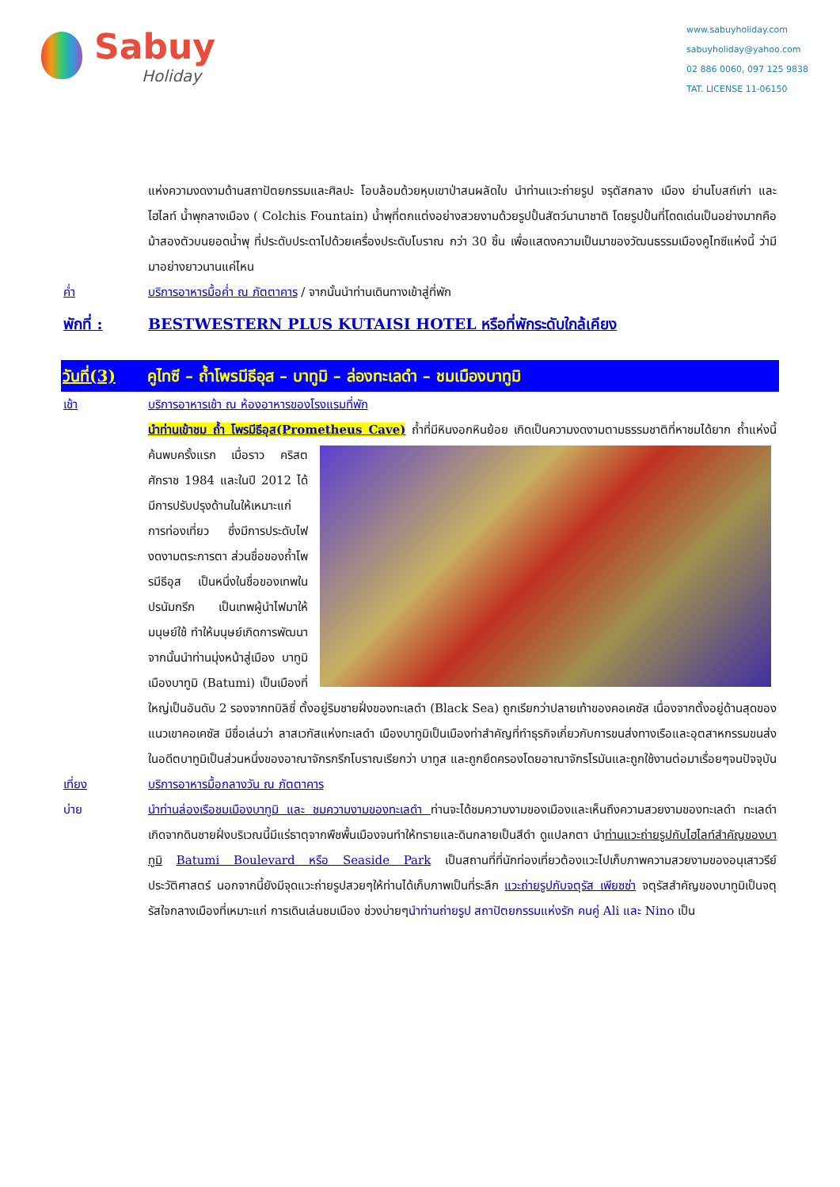Sabuy
Holiday
www.sabuyholiday.com
sabuyholiday@yahoo.com
02 886 0060, 097 125 9838
TAT. LICENSE 11-06150
แห่งความงดงามด้านสถาปัตยกรรมและศิลปะ โอบล้อมด้วยหุบเขาป่าสนผลัดใบ นำท่านแวะถ่ายรูป จรุตัสกลาง เมือง ย่านโบสถ์เก่า และ ไฮไลท์ น้ำพุกลางเมือง ( Colchis Fountain) น้ำพุที่ตกแต่งอย่างสวยงามด้วยรูปปั้นสัตว์นานาชาติ โดยรูปปั้นที่โดดเด่นเป็นอย่างมากคือม้าสองตัวบนยอดน้ำพุ ที่ประดับประดาไปด้วยเครื่องประดับโบราณ กว่า 30 ชิ้น เพื่อแสดงความเป็นมาของวัฒนธรรมเมืองคูไทซีแห่งนี้ ว่ามีมาอย่างยาวนานแค่ไหน
ค่ำ บริการอาหารมื้อค่ำ ณ ภัตตาคาร / จากนั้นนำท่านเดินทางเข้าสู่ที่พัก
พักที่ : BESTWESTERN PLUS KUTAISI HOTEL หรือที่พักระดับใกล้เคียง
วันที่(3)
คูไทซี – ถ้ำโพรมีธีอุส – บาทูมิ – ล่องทะเลดำ – ชมเมืองบาทูมิ
เช้า บริการอาหารเช้า ณ ห้องอาหารของโรงแรมที่พัก
นำท่านเข้าชม ถ้ำ โพรมีธีอุส(Prometheus Cave) ถ้ำที่มีหินงอกหินย้อย เกิดเป็นความงดงามตามธรรมชาติที่หาชมได้ยาก
ถ้ำแห่งนี้ค้นพบครั้งแรก เมื่อราว คริสตศักราช 1984 และในปี 2012 ได้มีการปรับปรุงด้านในให้เหมาะแก่การท่องเที่ยว ซึ่งมีการประดับไฟงดงามตระการตา ส่วนชื่อของถ้ำโพรมีธีอุส เป็นหนึ่งในชื่อของเทพในปรนัมกรีก เป็นเทพผู้นำไฟมาให้มนุษย์ใช้ ทำให้มนุษย์เกิดการพัฒนา จากนั้นนำท่านมุ่งหน้าสู่เมือง บาทูมิ เมืองบาทูมิ (Batumi) เป็นเมืองที่ใหญ่เป็นอันดับ 2 รองจากทบิลิซี่ ตั้งอยู่ริมชายฝั่งของทะเลดำ (Black Sea) ถูกเรียกว่าปลายเท้าของคอเคซัส เนื่องจากตั้งอยู่ด้านสุดของแนวเขาคอเคซัส มีชื่อเล่นว่า ลาสเวกัสแห่งทะเลดำ เมืองบาทูมิเป็นเมืองท่าสำคัญที่ทำธุรกิจเกี่ยวกับการขนส่งทางเรือและอุตสาหกรรมขนส่งในอดีตบาทูมิเป็นส่วนหนึ่งของอาณาจักรกรีกโบราณเรียกว่า บาทูส และถูกยึดครองโดยอาณาจักรโรมันและถูกใช้งานต่อมาเรื่อยๆจนปัจจุบัน
เที่ยง บริการอาหารมื้อกลางวัน ณ ภัตตาคาร
บ่าย นำท่านล่องเรือชมเมืองบาทูมิ และ ชมความงามของทะเลดำ ท่านจะได้ชมความงามของเมืองและเห็นถึงความสวยงามของทะเลดำ ทะเลดำเกิดจากดินชายฝั่งบริเวณนี้มีแร่ธาตุจากพืชพื้นเมืองจนทำให้ทรายและดินกลายเป็นสีดำ ดูแปลกตา นำท่านแวะถ่ายรูปกับไฮไลท์สำคัญของบาทูมิ Batumi Boulevard หรือ Seaside Park เป็นสถานที่ที่นักท่องเที่ยวต้องแวะไปเก็บภาพความสวยงามของอนุเสาวรีย์ประวัติศาสตร์ นอกจากนี้ยังมีจุดแวะถ่ายรูปสวยๆให้ท่านได้เก็บภาพเป็นที่ระลึก แวะถ่ายรูปกับจตุรัส เพียซซ่า จตุรัสสำคัญของบาทูมิเป็นจตุรัสใจกลางเมืองที่เหมาะแก่ การเดินเล่นชมเมือง ช่วงบ่ายๆนำท่านถ่ายรูป สถาปัตยกรรมแห่งรัก คนคู่ Ali และ Nino เป็น